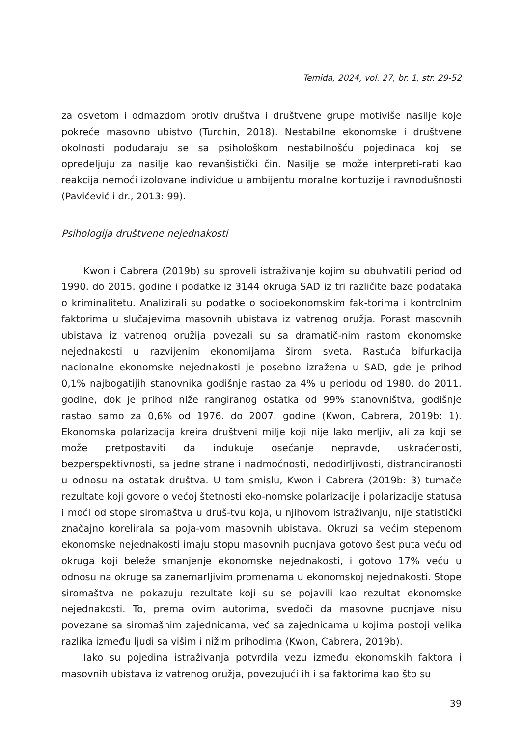Temida, 2024, vol. 27, br. 1, str. 29-52
za osvetom i odmazdom protiv društva i društvene grupe motiviše nasilje koje pokreće masovno ubistvo (Turchin, 2018). Nestabilne ekonomske i društvene okolnosti podudaraju se sa psihološkom nestabilnošću pojedinaca koji se opredeljuju za nasilje kao revanšistički čin. Nasilje se može interpreti-rati kao reakcija nemoći izolovane individue u ambijentu moralne kontuzije i ravnodušnosti (Pavićević i dr., 2013: 99).
Psihologija društvene nejednakosti
Kwon i Cabrera (2019b) su sproveli istraživanje kojim su obuhvatili period od 1990. do 2015. godine i podatke iz 3144 okruga SAD iz tri različite baze podataka o kriminalitetu. Analizirali su podatke o socioekonomskim fak-torima i kontrolnim faktorima u slučajevima masovnih ubistava iz vatrenog oružja. Porast masovnih ubistava iz vatrenog oružija povezali su sa dramatič-nim rastom ekonomske nejednakosti u razvijenim ekonomijama širom sveta. Rastuća bifurkacija nacionalne ekonomske nejednakosti je posebno izražena u SAD, gde je prihod 0,1% najbogatijih stanovnika godišnje rastao za 4% u periodu od 1980. do 2011. godine, dok je prihod niže rangiranog ostatka od 99% stanovništva, godišnje rastao samo za 0,6% od 1976. do 2007. godine (Kwon, Cabrera, 2019b: 1). Ekonomska polarizacija kreira društveni milje koji nije lako merljiv, ali za koji se može pretpostaviti da indukuje osećanje nepravde, uskraćenosti, bezperspektivnosti, sa jedne strane i nadmoćnosti, nedodirljivosti, distranciranosti u odnosu na ostatak društva. U tom smislu, Kwon i Cabrera (2019b: 3) tumače rezultate koji govore o većoj štetnosti eko-nomske polarizacije i polarizacije statusa i moći od stope siromaštva u druš-tvu koja, u njihovom istraživanju, nije statistički značajno korelirala sa poja-vom masovnih ubistava. Okruzi sa većim stepenom ekonomske nejednakosti imaju stopu masovnih pucnjava gotovo šest puta veću od okruga koji beleže smanjenje ekonomske nejednakosti, i gotovo 17% veću u odnosu na okruge sa zanemarljivim promenama u ekonomskoj nejednakosti. Stope siromaštva ne pokazuju rezultate koji su se pojavili kao rezultat ekonomske nejednakosti. To, prema ovim autorima, svedoči da masovne pucnjave nisu povezane sa siromašnim zajednicama, već sa zajednicama u kojima postoji velika razlika između ljudi sa višim i nižim prihodima (Kwon, Cabrera, 2019b).
Iako su pojedina istraživanja potvrdila vezu između ekonomskih faktora i masovnih ubistava iz vatrenog oružja, povezujući ih i sa faktorima kao što su
39